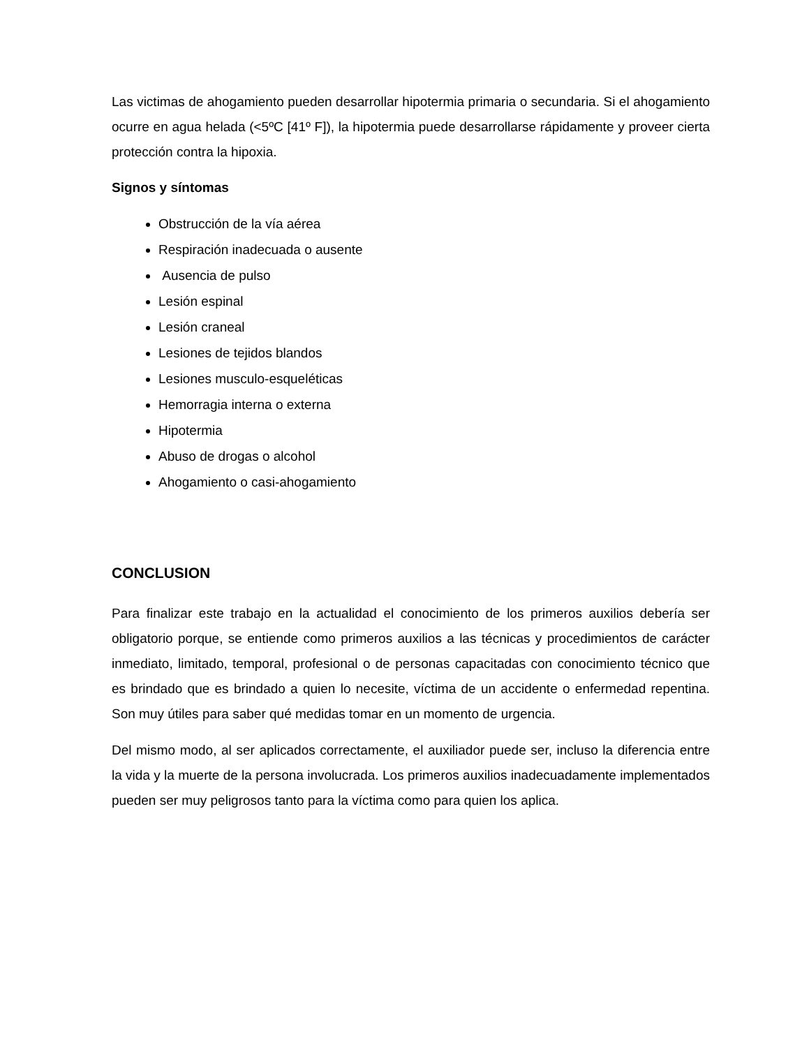Las victimas de ahogamiento pueden desarrollar hipotermia primaria o secundaria. Si el ahogamiento ocurre en agua helada (<5ºC [41º F]), la hipotermia puede desarrollarse rápidamente y proveer cierta protección contra la hipoxia.
Signos y síntomas
Obstrucción de la vía aérea
Respiración inadecuada o ausente
Ausencia de pulso
Lesión espinal
Lesión craneal
Lesiones de tejidos blandos
Lesiones musculo-esqueléticas
Hemorragia interna o externa
Hipotermia
Abuso de drogas o alcohol
Ahogamiento o casi-ahogamiento
CONCLUSION
Para finalizar este trabajo en la actualidad el conocimiento de los primeros auxilios debería ser obligatorio porque, se entiende como primeros auxilios a las técnicas y procedimientos de carácter inmediato, limitado, temporal, profesional o de personas capacitadas con conocimiento técnico que es brindado que es brindado a quien lo necesite, víctima de un accidente o enfermedad repentina. Son muy útiles para saber qué medidas tomar en un momento de urgencia.
Del mismo modo, al ser aplicados correctamente, el auxiliador puede ser, incluso la diferencia entre la vida y la muerte de la persona involucrada. Los primeros auxilios inadecuadamente implementados pueden ser muy peligrosos tanto para la víctima como para quien los aplica.